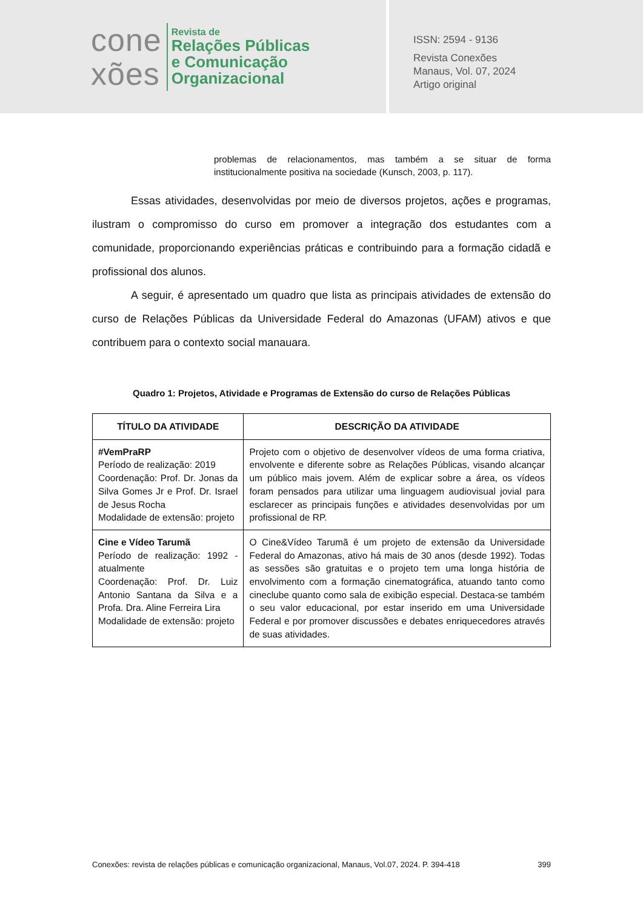cone
xões
Revista de
Relações Públicas
e Comunicação
Organizacional
ISSN: 2594 - 9136
Revista Conexões
Manaus, Vol. 07, 2024
Artigo original
problemas de relacionamentos, mas também a se situar de forma institucionalmente positiva na sociedade (Kunsch, 2003, p. 117).
Essas atividades, desenvolvidas por meio de diversos projetos, ações e programas, ilustram o compromisso do curso em promover a integração dos estudantes com a comunidade, proporcionando experiências práticas e contribuindo para a formação cidadã e profissional dos alunos.
A seguir, é apresentado um quadro que lista as principais atividades de extensão do curso de Relações Públicas da Universidade Federal do Amazonas (UFAM) ativos e que contribuem para o contexto social manauara.
Quadro 1: Projetos, Atividade e Programas de Extensão do curso de Relações Públicas
| TÍTULO DA ATIVIDADE | DESCRIÇÃO DA ATIVIDADE |
| --- | --- |
| #VemPraRP Período de realização: 2019 Coordenação: Prof. Dr. Jonas da Silva Gomes Jr e Prof. Dr. Israel de Jesus Rocha Modalidade de extensão: projeto | Projeto com o objetivo de desenvolver vídeos de uma forma criativa, envolvente e diferente sobre as Relações Públicas, visando alcançar um público mais jovem. Além de explicar sobre a área, os vídeos foram pensados para utilizar uma linguagem audiovisual jovial para esclarecer as principais funções e atividades desenvolvidas por um profissional de RP. |
| Cine e Vídeo Tarumã Período de realização: 1992 - atualmente Coordenação: Prof. Dr. Luiz Antonio Santana da Silva e a Profa. Dra. Aline Ferreira Lira Modalidade de extensão: projeto | O Cine&Vídeo Tarumã é um projeto de extensão da Universidade Federal do Amazonas, ativo há mais de 30 anos (desde 1992). Todas as sessões são gratuitas e o projeto tem uma longa história de envolvimento com a formação cinematográfica, atuando tanto como cineclube quanto como sala de exibição especial. Destaca-se também o seu valor educacional, por estar inserido em uma Universidade Federal e por promover discussões e debates enriquecedores através de suas atividades. |
Conexões: revista de relações públicas e comunicação organizacional, Manaus, Vol.07, 2024. P. 394-418 399